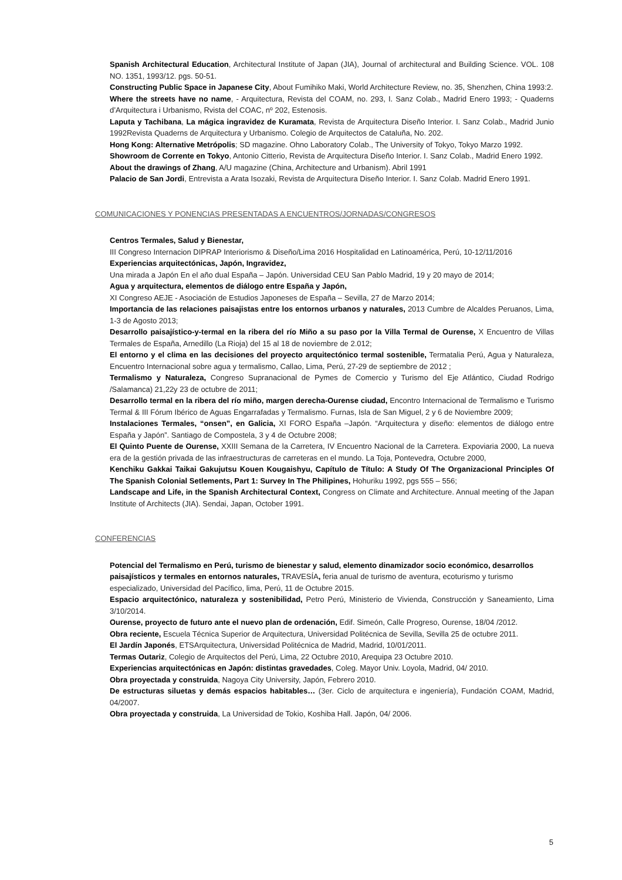Spanish Architectural Education, Architectural Institute of Japan (JIA), Journal of architectural and Building Science. VOL. 108 NO. 1351, 1993/12. pgs. 50-51.
Constructing Public Space in Japanese City, About Fumihiko Maki, World Architecture Review, no. 35, Shenzhen, China 1993:2.
Where the streets have no name, - Arquitectura, Revista del COAM, no. 293, I. Sanz Colab., Madrid Enero 1993; - Quaderns d’Arquitectura i Urbanismo, Rvista del COAC, nº 202, Estenosis.
Laputa y Tachibana, La mágica ingravidez de Kuramata, Revista de Arquitectura Diseño Interior. I. Sanz Colab., Madrid Junio 1992Revista Quaderns de Arquitectura y Urbanismo. Colegio de Arquitectos de Cataluña, No. 202.
Hong Kong: Alternative Metrópolis; SD magazine. Ohno Laboratory Colab., The University of Tokyo, Tokyo Marzo 1992.
Showroom de Corrente en Tokyo, Antonio Citterio, Revista de Arquitectura Diseño Interior. I. Sanz Colab., Madrid Enero 1992.
About the drawings of Zhang, A/U magazine (China, Architecture and Urbanism). Abril 1991
Palacio de San Jordi, Entrevista a Arata Isozaki, Revista de Arquitectura Diseño Interior. I. Sanz Colab. Madrid Enero 1991.
COMUNICACIONES Y PONENCIAS PRESENTADAS A ENCUENTROS/JORNADAS/CONGRESOS
Centros Termales, Salud y Bienestar,
III Congreso Internacion DIPRAP Interiorismo & Diseño/Lima 2016 Hospitalidad en Latinoamérica, Perú, 10-12/11/2016
Experiencias arquitectónicas, Japón, Ingravidez,
Una mirada a Japón En el año dual España – Japón. Universidad CEU San Pablo Madrid, 19 y 20 mayo de 2014;
Agua y arquitectura, elementos de diálogo entre España y Japón,
XI Congreso AEJE - Asociación de Estudios Japoneses de España – Sevilla, 27 de Marzo 2014;
Importancia de las relaciones paisajistas entre los entornos urbanos y naturales, 2013 Cumbre de Alcaldes Peruanos, Lima, 1-3 de Agosto 2013;
Desarrollo paisajístico-y-termal en la ribera del río Miño a su paso por la Villa Termal de Ourense, X Encuentro de Villas Termales de España, Arnedillo (La Rioja) del 15 al 18 de noviembre de 2.012;
El entorno y el clima en las decisiones del proyecto arquitectónico termal sostenible, Termatalia Perú, Agua y Naturaleza, Encuentro Internacional sobre agua y termalismo, Callao, Lima, Perú, 27-29 de septiembre de 2012 ;
Termalismo y Naturaleza, Congreso Supranacional de Pymes de Comercio y Turismo del Eje Atlántico, Ciudad Rodrigo /Salamanca) 21,22y 23 de octubre de 2011;
Desarrollo termal en la ribera del río miño, margen derecha-Ourense ciudad, Encontro Internacional de Termalismo e Turismo Termal & III Fórum Ibérico de Aguas Engarrafadas y Termalismo. Furnas, Isla de San Miguel, 2 y 6 de Noviembre 2009;
Instalaciones Termales, “onsen”, en Galicia, XI FORO España –Japón. “Arquitectura y diseño: elementos de diálogo entre España y Japón”. Santiago de Compostela, 3 y 4 de Octubre 2008;
El Quinto Puente de Ourense, XXIII Semana de la Carretera, IV Encuentro Nacional de la Carretera. Expoviaria 2000, La nueva era de la gestión privada de las infraestructuras de carreteras en el mundo. La Toja, Pontevedra, Octubre 2000,
Kenchiku Gakkai Taikai Gakujutsu Kouen Kougaishyu, Capítulo de Título: A Study Of The Organizacional Principles Of The Spanish Colonial Setlements, Part 1: Survey In The Philipines, Hohuriku 1992, pgs 555 – 556;
Landscape and Life, in the Spanish Architectural Context, Congress on Climate and Architecture. Annual meeting of the Japan Institute of Architects (JIA). Sendai, Japan, October 1991.
CONFERENCIAS
Potencial del Termalismo en Perú, turismo de bienestar y salud, elemento dinamizador socio económico, desarrollos paisajísticos y termales en entornos naturales, TRAVESÍA, feria anual de turismo de aventura, ecoturismo y turismo especializado, Universidad del Pacífico, lima, Perú, 11 de Octubre 2015.
Espacio arquitectónico, naturaleza y sostenibilidad, Petro Perú, Ministerio de Vivienda, Construcción y Saneamiento, Lima 3/10/2014.
Ourense, proyecto de futuro ante el nuevo plan de ordenación, Edif. Simeón, Calle Progreso, Ourense, 18/04 /2012.
Obra reciente, Escuela Técnica Superior de Arquitectura, Universidad Politécnica de Sevilla, Sevilla 25 de octubre 2011.
El Jardín Japonés, ETSArquitectura, Universidad Politécnica de Madrid, Madrid, 10/01/2011.
Termas Outariz, Colegio de Arquitectos del Perú, Lima, 22 Octubre 2010, Arequipa 23 Octubre 2010.
Experiencias arquitectónicas en Japón: distintas gravedades, Coleg. Mayor Univ. Loyola, Madrid, 04/ 2010.
Obra proyectada y construida, Nagoya City University, Japón, Febrero 2010.
De estructuras siluetas y demás espacios habitables… (3er. Ciclo de arquitectura e ingeniería), Fundación COAM, Madrid, 04/2007.
Obra proyectada y construida, La Universidad de Tokio, Koshiba Hall. Japón, 04/ 2006.
5